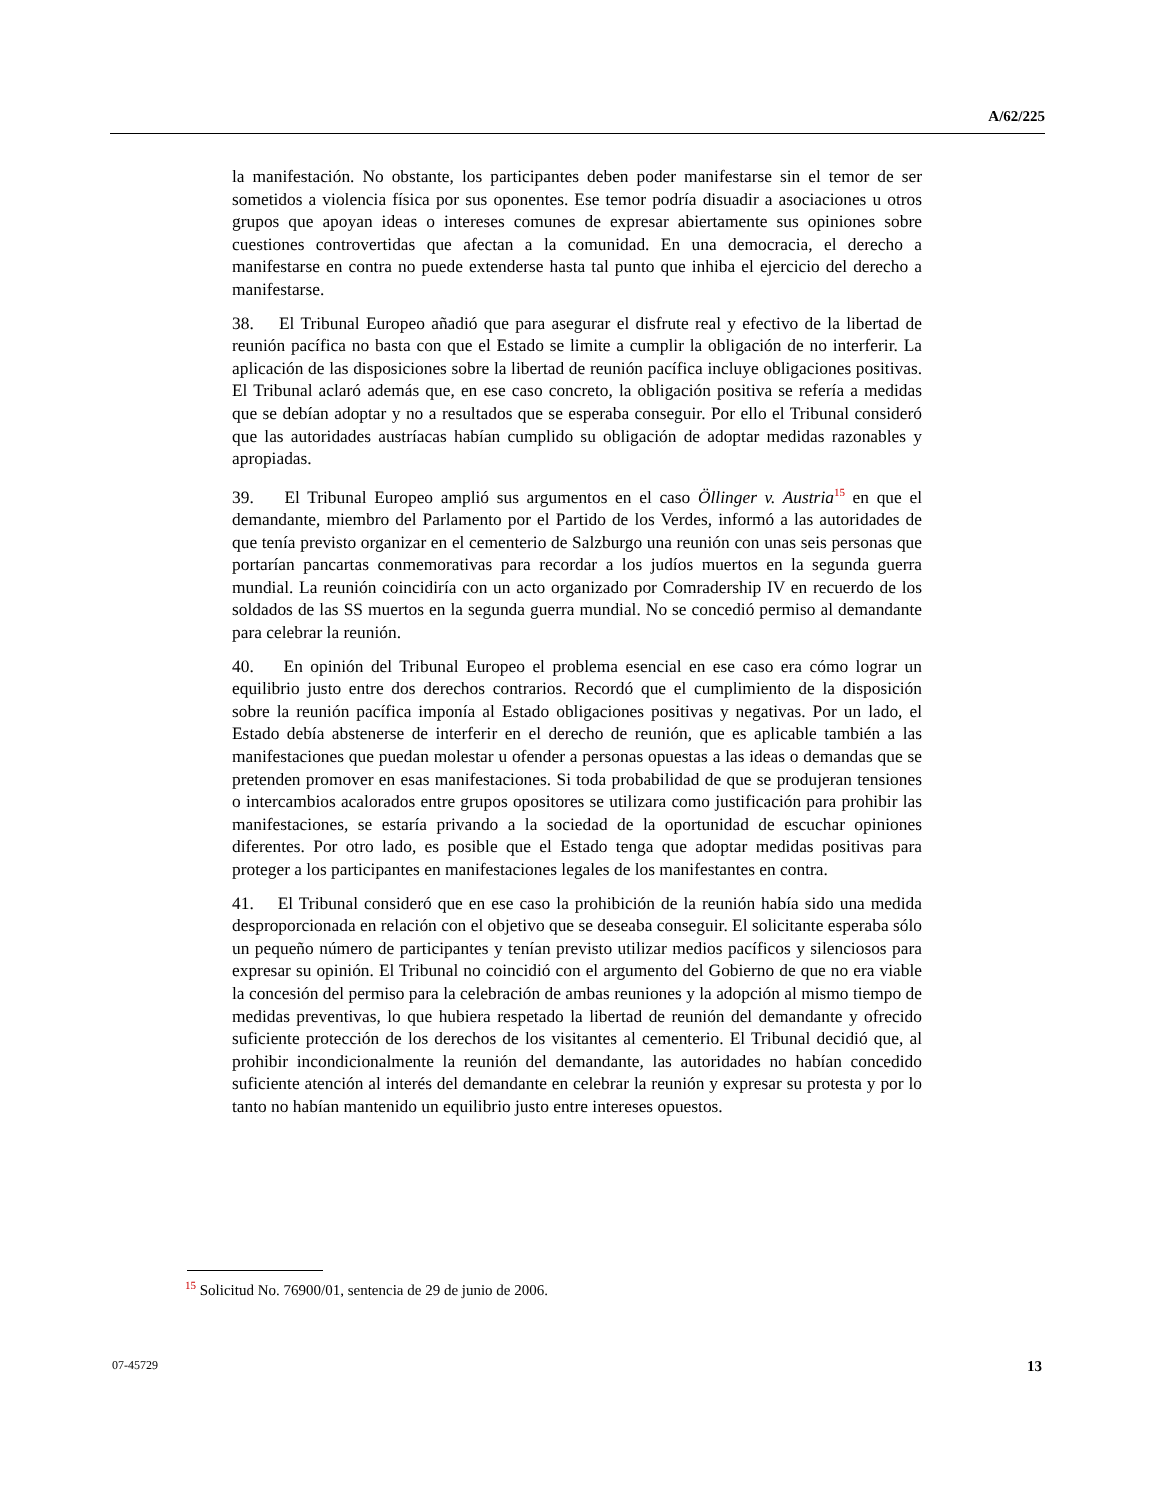A/62/225
la manifestación. No obstante, los participantes deben poder manifestarse sin el temor de ser sometidos a violencia física por sus oponentes. Ese temor podría disuadir a asociaciones u otros grupos que apoyan ideas o intereses comunes de expresar abiertamente sus opiniones sobre cuestiones controvertidas que afectan a la comunidad. En una democracia, el derecho a manifestarse en contra no puede extenderse hasta tal punto que inhiba el ejercicio del derecho a manifestarse.
38. El Tribunal Europeo añadió que para asegurar el disfrute real y efectivo de la libertad de reunión pacífica no basta con que el Estado se limite a cumplir la obligación de no interferir. La aplicación de las disposiciones sobre la libertad de reunión pacífica incluye obligaciones positivas. El Tribunal aclaró además que, en ese caso concreto, la obligación positiva se refería a medidas que se debían adoptar y no a resultados que se esperaba conseguir. Por ello el Tribunal consideró que las autoridades austríacas habían cumplido su obligación de adoptar medidas razonables y apropiadas.
39. El Tribunal Europeo amplió sus argumentos en el caso Öllinger v. Austria<sup>15</sup> en que el demandante, miembro del Parlamento por el Partido de los Verdes, informó a las autoridades de que tenía previsto organizar en el cementerio de Salzburgo una reunión con unas seis personas que portarían pancartas conmemorativas para recordar a los judíos muertos en la segunda guerra mundial. La reunión coincidiría con un acto organizado por Comradership IV en recuerdo de los soldados de las SS muertos en la segunda guerra mundial. No se concedió permiso al demandante para celebrar la reunión.
40. En opinión del Tribunal Europeo el problema esencial en ese caso era cómo lograr un equilibrio justo entre dos derechos contrarios. Recordó que el cumplimiento de la disposición sobre la reunión pacífica imponía al Estado obligaciones positivas y negativas. Por un lado, el Estado debía abstenerse de interferir en el derecho de reunión, que es aplicable también a las manifestaciones que puedan molestar u ofender a personas opuestas a las ideas o demandas que se pretenden promover en esas manifestaciones. Si toda probabilidad de que se produjeran tensiones o intercambios acalorados entre grupos opositores se utilizara como justificación para prohibir las manifestaciones, se estaría privando a la sociedad de la oportunidad de escuchar opiniones diferentes. Por otro lado, es posible que el Estado tenga que adoptar medidas positivas para proteger a los participantes en manifestaciones legales de los manifestantes en contra.
41. El Tribunal consideró que en ese caso la prohibición de la reunión había sido una medida desproporcionada en relación con el objetivo que se deseaba conseguir. El solicitante esperaba sólo un pequeño número de participantes y tenían previsto utilizar medios pacíficos y silenciosos para expresar su opinión. El Tribunal no coincidió con el argumento del Gobierno de que no era viable la concesión del permiso para la celebración de ambas reuniones y la adopción al mismo tiempo de medidas preventivas, lo que hubiera respetado la libertad de reunión del demandante y ofrecido suficiente protección de los derechos de los visitantes al cementerio. El Tribunal decidió que, al prohibir incondicionalmente la reunión del demandante, las autoridades no habían concedido suficiente atención al interés del demandante en celebrar la reunión y expresar su protesta y por lo tanto no habían mantenido un equilibrio justo entre intereses opuestos.
<sup>15</sup> Solicitud No. 76900/01, sentencia de 29 de junio de 2006.
07-45729 13